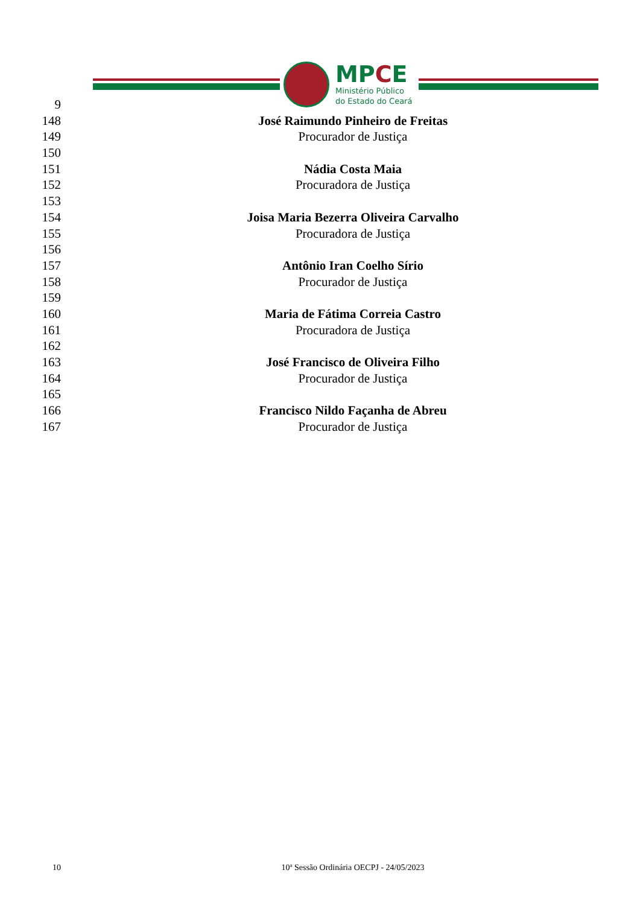MPCE
Ministério Público
do Estado do Ceará
9
148 José Raimundo Pinheiro de Freitas
149 Procurador de Justiça
150
151 Nádia Costa Maia
152 Procuradora de Justiça
153
154 Joisa Maria Bezerra Oliveira Carvalho
155 Procuradora de Justiça
156
157 Antônio Iran Coelho Sírio
158 Procurador de Justiça
159
160 Maria de Fátima Correia Castro
161 Procuradora de Justiça
162
163 José Francisco de Oliveira Filho
164 Procurador de Justiça
165
166 Francisco Nildo Façanha de Abreu
167 Procurador de Justiça
10 10ª Sessão Ordinária OECPJ - 24/05/2023